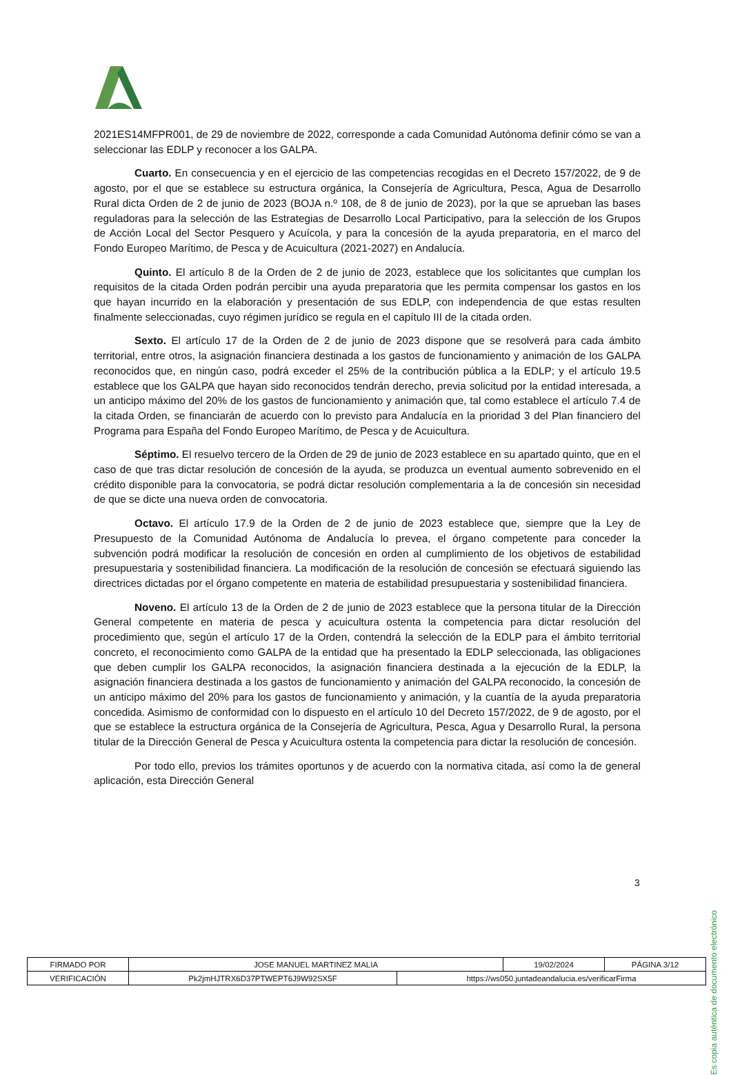2021ES14MFPR001, de 29 de noviembre de 2022, corresponde a cada Comunidad Autónoma definir cómo se van a seleccionar las EDLP y reconocer a los GALPA.
Cuarto. En consecuencia y en el ejercicio de las competencias recogidas en el Decreto 157/2022, de 9 de agosto, por el que se establece su estructura orgánica, la Consejería de Agricultura, Pesca, Agua de Desarrollo Rural dicta Orden de 2 de junio de 2023 (BOJA n.º 108, de 8 de junio de 2023), por la que se aprueban las bases reguladoras para la selección de las Estrategias de Desarrollo Local Participativo, para la selección de los Grupos de Acción Local del Sector Pesquero y Acuícola, y para la concesión de la ayuda preparatoria, en el marco del Fondo Europeo Marítimo, de Pesca y de Acuicultura (2021-2027) en Andalucía.
Quinto. El artículo 8 de la Orden de 2 de junio de 2023, establece que los solicitantes que cumplan los requisitos de la citada Orden podrán percibir una ayuda preparatoria que les permita compensar los gastos en los que hayan incurrido en la elaboración y presentación de sus EDLP, con independencia de que estas resulten finalmente seleccionadas, cuyo régimen jurídico se regula en el capítulo III de la citada orden.
Sexto. El artículo 17 de la Orden de 2 de junio de 2023 dispone que se resolverá para cada ámbito territorial, entre otros, la asignación financiera destinada a los gastos de funcionamiento y animación de los GALPA reconocidos que, en ningún caso, podrá exceder el 25% de la contribución pública a la EDLP; y el artículo 19.5 establece que los GALPA que hayan sido reconocidos tendrán derecho, previa solicitud por la entidad interesada, a un anticipo máximo del 20% de los gastos de funcionamiento y animación que, tal como establece el artículo 7.4 de la citada Orden, se financiarán de acuerdo con lo previsto para Andalucía en la prioridad 3 del Plan financiero del Programa para España del Fondo Europeo Marítimo, de Pesca y de Acuicultura.
Séptimo. El resuelvo tercero de la Orden de 29 de junio de 2023 establece en su apartado quinto, que en el caso de que tras dictar resolución de concesión de la ayuda, se produzca un eventual aumento sobrevenido en el crédito disponible para la convocatoria, se podrá dictar resolución complementaria a la de concesión sin necesidad de que se dicte una nueva orden de convocatoria.
Octavo. El artículo 17.9 de la Orden de 2 de junio de 2023 establece que, siempre que la Ley de Presupuesto de la Comunidad Autónoma de Andalucía lo prevea, el órgano competente para conceder la subvención podrá modificar la resolución de concesión en orden al cumplimiento de los objetivos de estabilidad presupuestaria y sostenibilidad financiera. La modificación de la resolución de concesión se efectuará siguiendo las directrices dictadas por el órgano competente en materia de estabilidad presupuestaria y sostenibilidad financiera.
Noveno. El artículo 13 de la Orden de 2 de junio de 2023 establece que la persona titular de la Dirección General competente en materia de pesca y acuicultura ostenta la competencia para dictar resolución del procedimiento que, según el artículo 17 de la Orden, contendrá la selección de la EDLP para el ámbito territorial concreto, el reconocimiento como GALPA de la entidad que ha presentado la EDLP seleccionada, las obligaciones que deben cumplir los GALPA reconocidos, la asignación financiera destinada a la ejecución de la EDLP, la asignación financiera destinada a los gastos de funcionamiento y animación del GALPA reconocido, la concesión de un anticipo máximo del 20% para los gastos de funcionamiento y animación, y la cuantía de la ayuda preparatoria concedida. Asimismo de conformidad con lo dispuesto en el artículo 10 del Decreto 157/2022, de 9 de agosto, por el que se establece la estructura orgánica de la Consejería de Agricultura, Pesca, Agua y Desarrollo Rural, la persona titular de la Dirección General de Pesca y Acuicultura ostenta la competencia para dictar la resolución de concesión.
Por todo ello, previos los trámites oportunos y de acuerdo con la normativa citada, así como la de general aplicación, esta Dirección General
3
Es copia auténtica de documento electrónico
| FIRMADO POR | JOSE MANUEL MARTINEZ MALIA | | 19/02/2024 | PÁGINA 3/12 |
| VERIFICACIÓN | Pk2jmHJTRX6D37PTWEPT6J9W92SX5F | https://ws050.juntadeandalucia.es/verificarFirma | | |